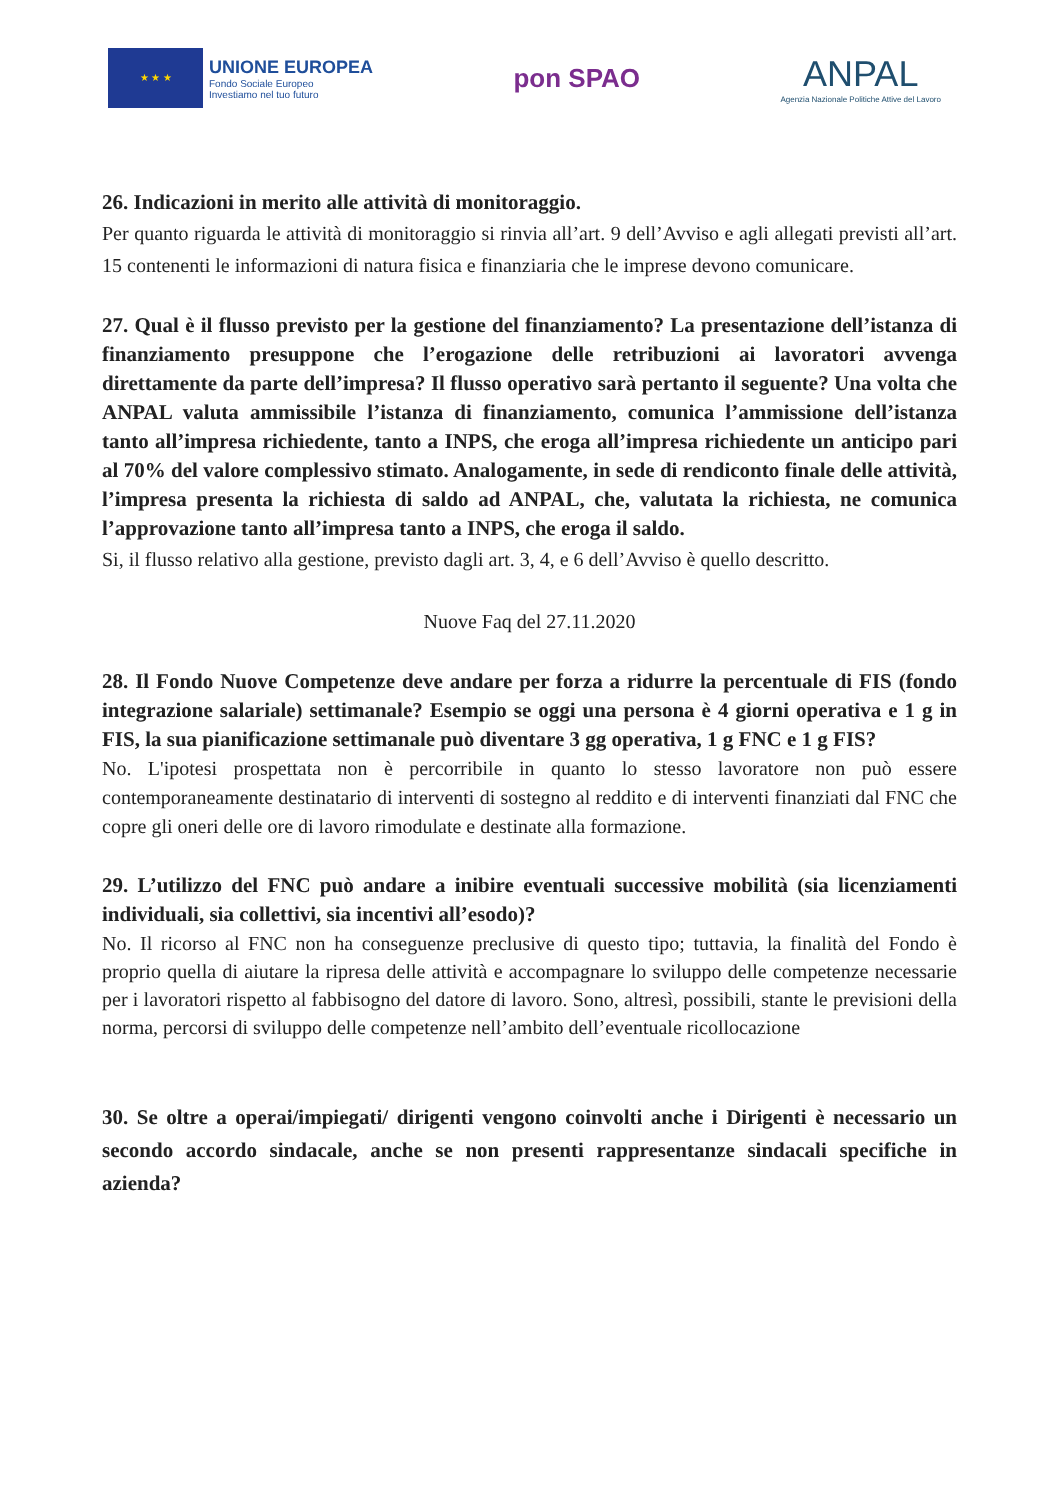★ ★ ★
UNIONE EUROPEA
Fondo Sociale Europeo
Investiamo nel tuo futuro
pon SPAO
ANPAL
Agenzia Nazionale Politiche Attive del Lavoro
26. Indicazioni in merito alle attività di monitoraggio.
Per quanto riguarda le attività di monitoraggio si rinvia all’art. 9 dell’Avviso e agli allegati previsti all’art. 15 contenenti le informazioni di natura fisica e finanziaria che le imprese devono comunicare.
27. Qual è il flusso previsto per la gestione del finanziamento? La presentazione dell’istanza di finanziamento presuppone che l’erogazione delle retribuzioni ai lavoratori avvenga direttamente da parte dell’impresa? Il flusso operativo sarà pertanto il seguente? Una volta che ANPAL valuta ammissibile l’istanza di finanziamento, comunica l’ammissione dell’istanza tanto all’impresa richiedente, tanto a INPS, che eroga all’impresa richiedente un anticipo pari al 70% del valore complessivo stimato. Analogamente, in sede di rendiconto finale delle attività, l’impresa presenta la richiesta di saldo ad ANPAL, che, valutata la richiesta, ne comunica l’approvazione tanto all’impresa tanto a INPS, che eroga il saldo.
Si, il flusso relativo alla gestione, previsto dagli art. 3, 4, e 6 dell’Avviso è quello descritto.
Nuove Faq del 27.11.2020
28. Il Fondo Nuove Competenze deve andare per forza a ridurre la percentuale di FIS (fondo integrazione salariale) settimanale? Esempio se oggi una persona è 4 giorni operativa e 1 g in FIS, la sua pianificazione settimanale può diventare 3 gg operativa, 1 g FNC e 1 g FIS?
No. L'ipotesi prospettata non è percorribile in quanto lo stesso lavoratore non può essere contemporaneamente destinatario di interventi di sostegno al reddito e di interventi finanziati dal FNC che copre gli oneri delle ore di lavoro rimodulate e destinate alla formazione.
29. L’utilizzo del FNC può andare a inibire eventuali successive mobilità (sia licenziamenti individuali, sia collettivi, sia incentivi all’esodo)?
No. Il ricorso al FNC non ha conseguenze preclusive di questo tipo; tuttavia, la finalità del Fondo è proprio quella di aiutare la ripresa delle attività e accompagnare lo sviluppo delle competenze necessarie per i lavoratori rispetto al fabbisogno del datore di lavoro. Sono, altresì, possibili, stante le previsioni della norma, percorsi di sviluppo delle competenze nell’ambito dell’eventuale ricollocazione
30. Se oltre a operai/impiegati/ dirigenti vengono coinvolti anche i Dirigenti è necessario un secondo accordo sindacale, anche se non presenti rappresentanze sindacali specifiche in azienda?